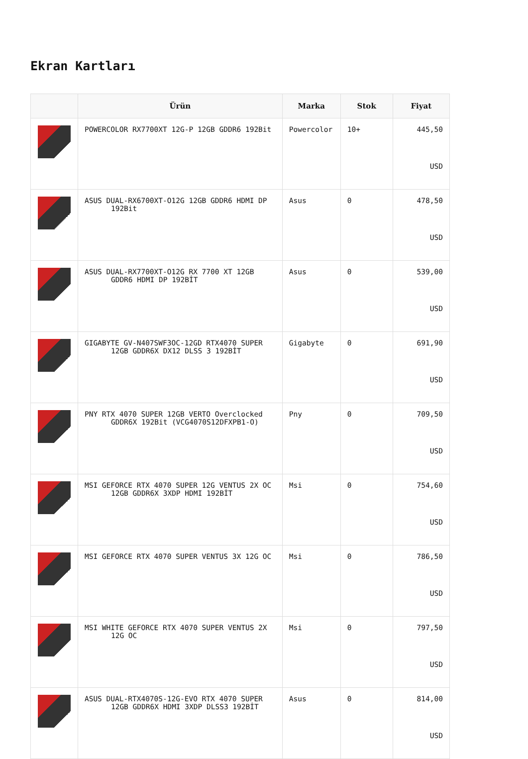Ekran Kartları
| | Ürün | Marka | Stok | Fiyat |
| --- | --- | --- | --- | --- |
| | POWERCOLOR RX7700XT 12G-P 12GB GDDR6 192Bit | Powercolor | 10+ | 445,50 USD |
| | ASUS DUAL-RX6700XT-O12G 12GB GDDR6 HDMI DP 192Bit | Asus | 0 | 478,50 USD |
| | ASUS DUAL-RX7700XT-O12G RX 7700 XT 12GB GDDR6 HDMI DP 192BİT | Asus | 0 | 539,00 USD |
| | GIGABYTE GV-N407SWF3OC-12GD RTX4070 SUPER 12GB GDDR6X DX12 DLSS 3 192BİT | Gigabyte | 0 | 691,90 USD |
| | PNY RTX 4070 SUPER 12GB VERTO Overclocked GDDR6X 192Bit (VCG4070S12DFXPB1-O) | Pny | 0 | 709,50 USD |
| | MSI GEFORCE RTX 4070 SUPER 12G VENTUS 2X OC 12GB GDDR6X 3XDP HDMI 192BİT | Msi | 0 | 754,60 USD |
| | MSI GEFORCE RTX 4070 SUPER VENTUS 3X 12G OC | Msi | 0 | 786,50 USD |
| | MSI WHITE GEFORCE RTX 4070 SUPER VENTUS 2X 12G OC | Msi | 0 | 797,50 USD |
| | ASUS DUAL-RTX4070S-12G-EVO RTX 4070 SUPER 12GB GDDR6X HDMI 3XDP DLSS3 192BİT | Asus | 0 | 814,00 USD |